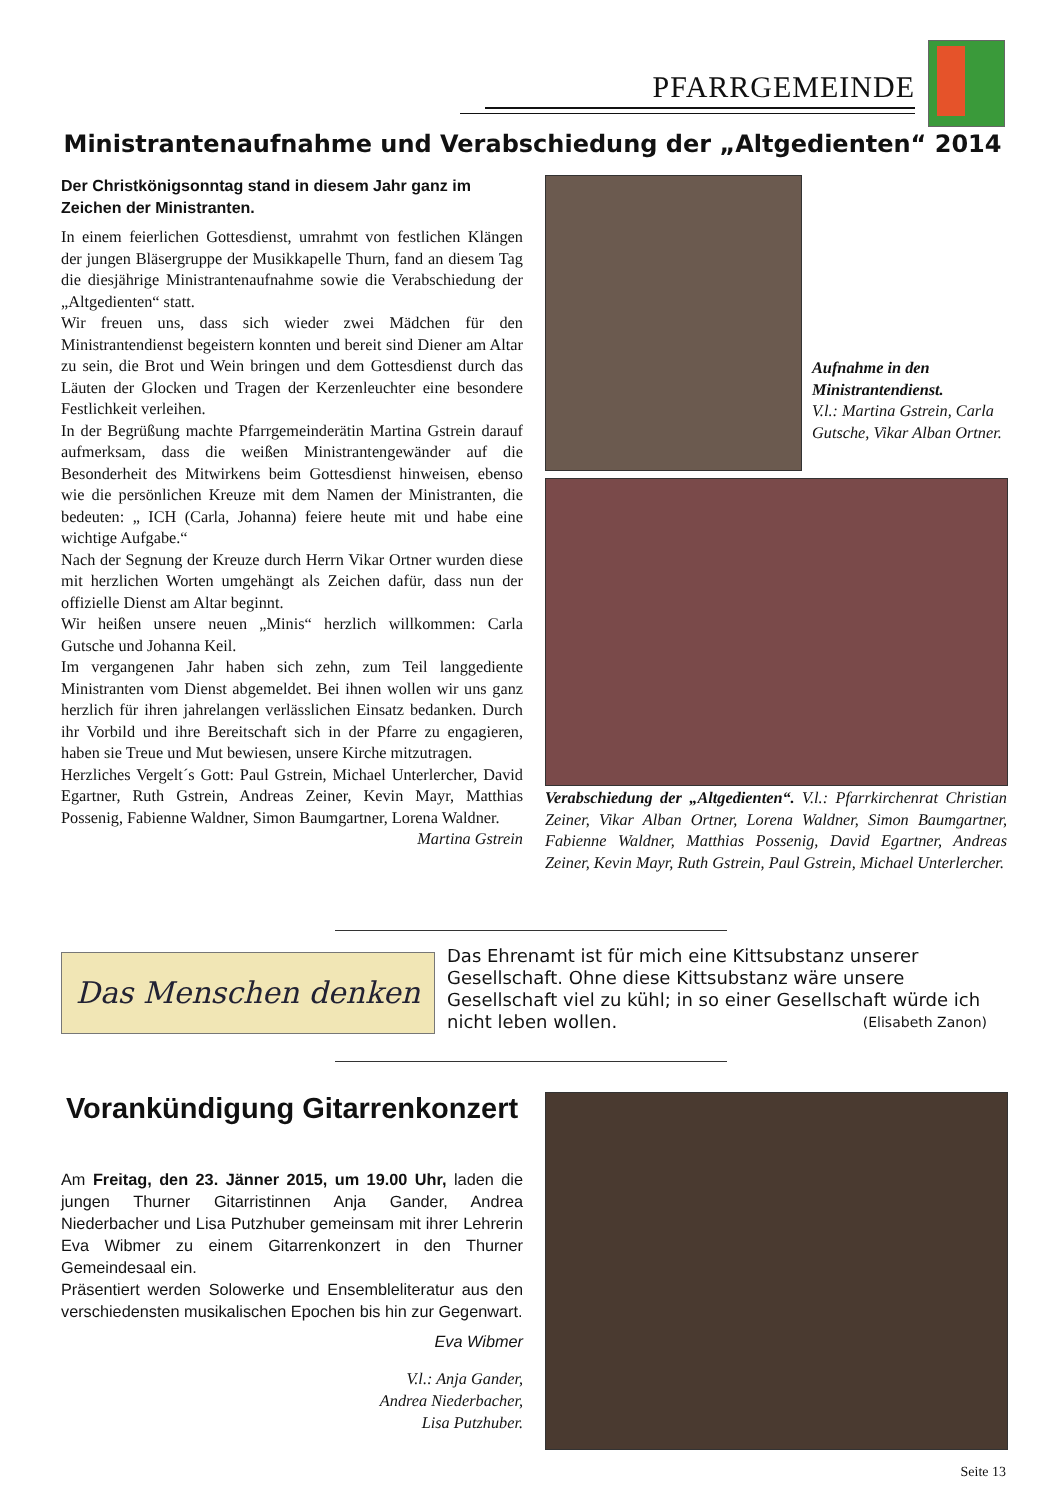PFARRGEMEINDE
Ministrantenaufnahme und Verabschiedung der „Altgedienten“ 2014
Der Christkönigsonntag stand in diesem Jahr ganz im Zeichen der Ministranten.
In einem feierlichen Gottesdienst, umrahmt von festlichen Klängen der jungen Bläsergruppe der Musikkapelle Thurn, fand an diesem Tag die diesjährige Ministrantenaufnahme sowie die Verabschiedung der „Altgedienten“ statt.
Wir freuen uns, dass sich wieder zwei Mädchen für den Ministrantendienst begeistern konnten und bereit sind Diener am Altar zu sein, die Brot und Wein bringen und dem Gottesdienst durch das Läuten der Glocken und Tragen der Kerzenleuchter eine besondere Festlichkeit verleihen.
In der Begrüßung machte Pfarrgemeinderätin Martina Gstrein darauf aufmerksam, dass die weißen Ministrantengewänder auf die Besonderheit des Mitwirkens beim Gottesdienst hinweisen, ebenso wie die persönlichen Kreuze mit dem Namen der Ministranten, die bedeuten: „ ICH (Carla, Johanna) feiere heute mit und habe eine wichtige Aufgabe.“
Nach der Segnung der Kreuze durch Herrn Vikar Ortner wurden diese mit herzlichen Worten umgehängt als Zeichen dafür, dass nun der offizielle Dienst am Altar beginnt.
Wir heißen unsere neuen „Minis“ herzlich willkommen: Carla Gutsche und Johanna Keil.
Im vergangenen Jahr haben sich zehn, zum Teil langgediente Ministranten vom Dienst abgemeldet. Bei ihnen wollen wir uns ganz herzlich für ihren jahrelangen verlässlichen Einsatz bedanken. Durch ihr Vorbild und ihre Bereitschaft sich in der Pfarre zu engagieren, haben sie Treue und Mut bewiesen, unsere Kirche mitzutragen.
Herzliches Vergelt´s Gott: Paul Gstrein, Michael Unterlercher, David Egartner, Ruth Gstrein, Andreas Zeiner, Kevin Mayr, Matthias Possenig, Fabienne Waldner, Simon Baumgartner, Lorena Waldner.
Martina Gstrein
Aufnahme in den Ministrantendienst.
V.l.: Martina Gstrein, Carla Gutsche, Vikar Alban Ortner.
Verabschiedung der „Altgedienten“. V.l.: Pfarrkirchenrat Christian Zeiner, Vikar Alban Ortner, Lorena Waldner, Simon Baumgartner, Fabienne Waldner, Matthias Possenig, David Egartner, Andreas Zeiner, Kevin Mayr, Ruth Gstrein, Paul Gstrein, Michael Unterlercher.
Das Menschen denken
Das Ehrenamt ist für mich eine Kittsubstanz unserer Gesellschaft. Ohne diese Kittsubstanz wäre unsere Gesellschaft viel zu kühl; in so einer Gesellschaft würde ich nicht leben wollen. (Elisabeth Zanon)
Vorankündigung Gitarrenkonzert
Am Freitag, den 23. Jänner 2015, um 19.00 Uhr, laden die jungen Thurner Gitarristinnen Anja Gander, Andrea Niederbacher und Lisa Putzhuber gemeinsam mit ihrer Lehrerin Eva Wibmer zu einem Gitarrenkonzert in den Thurner Gemeindesaal ein.
Präsentiert werden Solowerke und Ensembleliteratur aus den verschiedensten musikalischen Epochen bis hin zur Gegenwart.
Eva Wibmer
V.l.: Anja Gander,
Andrea Niederbacher,
Lisa Putzhuber.
Seite 13